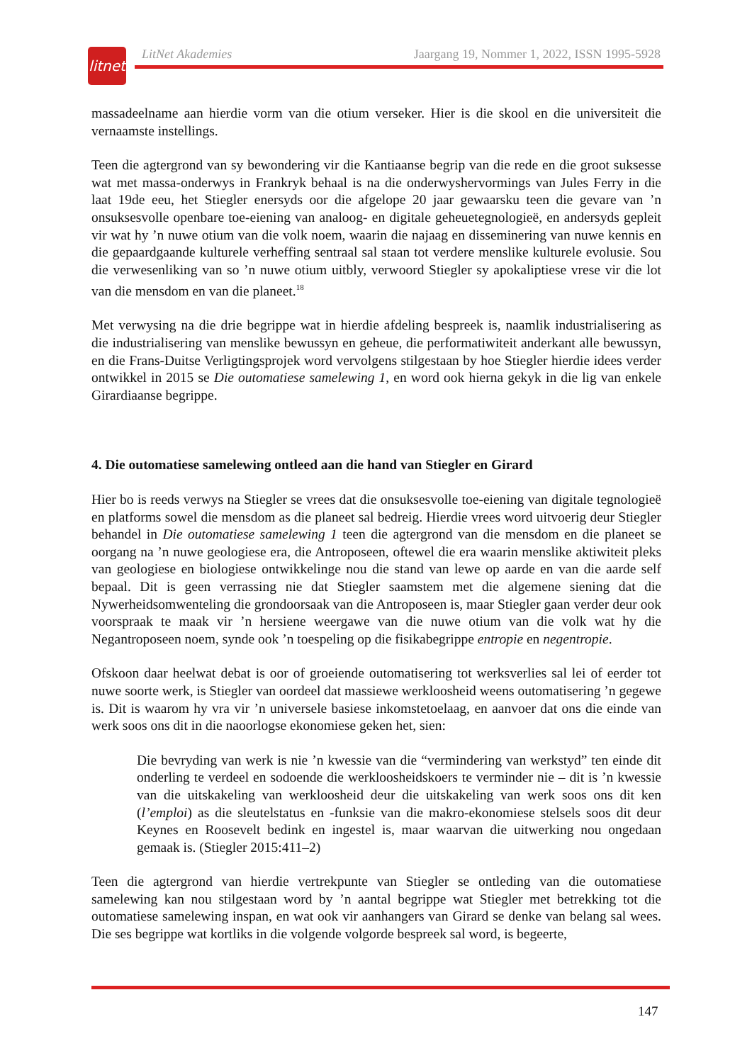litnet
LitNet Akademies Jaargang 19, Nommer 1, 2022, ISSN 1995-5928
massadeelname aan hierdie vorm van die otium verseker. Hier is die skool en die universiteit die vernaamste instellings.
Teen die agtergrond van sy bewondering vir die Kantiaanse begrip van die rede en die groot suksesse wat met massa-onderwys in Frankryk behaal is na die onderwyshervormings van Jules Ferry in die laat 19de eeu, het Stiegler enersyds oor die afgelope 20 jaar gewaarsku teen die gevare van ’n onsuksesvolle openbare toe-eiening van analoog- en digitale geheuetegnologieë, en andersyds gepleit vir wat hy ’n nuwe otium van die volk noem, waarin die najaag en disseminering van nuwe kennis en die gepaardgaande kulturele verheffing sentraal sal staan tot verdere menslike kulturele evolusie. Sou die verwesenliking van so ’n nuwe otium uitbly, verwoord Stiegler sy apokaliptiese vrese vir die lot van die mensdom en van die planeet.<sup>18</sup>
Met verwysing na die drie begrippe wat in hierdie afdeling bespreek is, naamlik industrialisering as die industrialisering van menslike bewussyn en geheue, die performatiwiteit anderkant alle bewussyn, en die Frans-Duitse Verligtingsprojek word vervolgens stilgestaan by hoe Stiegler hierdie idees verder ontwikkel in 2015 se Die outomatiese samelewing 1, en word ook hierna gekyk in die lig van enkele Girardiaanse begrippe.
4. Die outomatiese samelewing ontleed aan die hand van Stiegler en Girard
Hier bo is reeds verwys na Stiegler se vrees dat die onsuksesvolle toe-eiening van digitale tegnologieë en platforms sowel die mensdom as die planeet sal bedreig. Hierdie vrees word uitvoerig deur Stiegler behandel in Die outomatiese samelewing 1 teen die agtergrond van die mensdom en die planeet se oorgang na ’n nuwe geologiese era, die Antroposeen, oftewel die era waarin menslike aktiwiteit pleks van geologiese en biologiese ontwikkelinge nou die stand van lewe op aarde en van die aarde self bepaal. Dit is geen verrassing nie dat Stiegler saamstem met die algemene siening dat die Nywerheidsomwenteling die grondoorsaak van die Antroposeen is, maar Stiegler gaan verder deur ook voorspraak te maak vir ’n hersiene weergawe van die nuwe otium van die volk wat hy die Negantroposeen noem, synde ook ’n toespeling op die fisikabegrippe entropie en negentropie.
Ofskoon daar heelwat debat is oor of groeiende outomatisering tot werksverlies sal lei of eerder tot nuwe soorte werk, is Stiegler van oordeel dat massiewe werkloosheid weens outomatisering ’n gegewe is. Dit is waarom hy vra vir ’n universele basiese inkomstetoelaag, en aanvoer dat ons die einde van werk soos ons dit in die naoorlogse ekonomiese geken het, sien:
Die bevryding van werk is nie ’n kwessie van die “vermindering van werkstyd” ten einde dit onderling te verdeel en sodoende die werkloosheidskoers te verminder nie – dit is ’n kwessie van die uitskakeling van werkloosheid deur die uitskakeling van werk soos ons dit ken (l’emploi) as die sleutelstatus en -funksie van die makro-ekonomiese stelsels soos dit deur Keynes en Roosevelt bedink en ingestel is, maar waarvan die uitwerking nou ongedaan gemaak is. (Stiegler 2015:411–2)
Teen die agtergrond van hierdie vertrekpunte van Stiegler se ontleding van die outomatiese samelewing kan nou stilgestaan word by ’n aantal begrippe wat Stiegler met betrekking tot die outomatiese samelewing inspan, en wat ook vir aanhangers van Girard se denke van belang sal wees. Die ses begrippe wat kortliks in die volgende volgorde bespreek sal word, is begeerte,
147